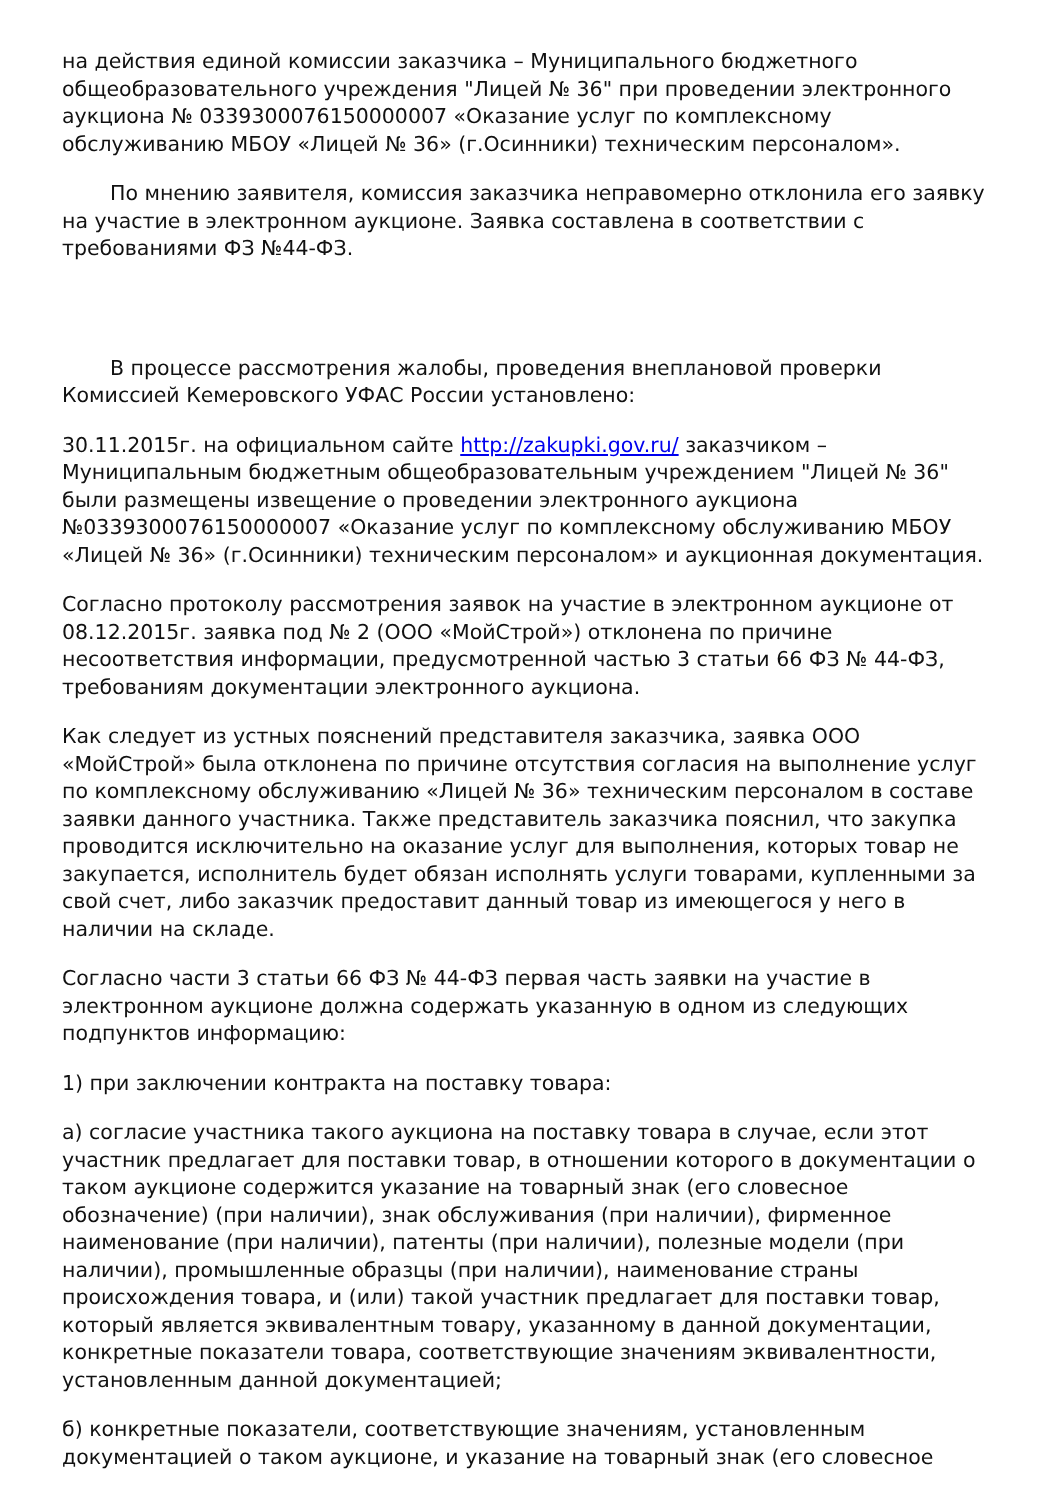на действия единой комиссии заказчика – Муниципального бюджетного общеобразовательного учреждения "Лицей № 36" при проведении электронного аукциона № 0339300076150000007 «Оказание услуг по комплексному обслуживанию МБОУ «Лицей № 36» (г.Осинники) техническим персоналом».
По мнению заявителя, комиссия заказчика неправомерно отклонила его заявку на участие в электронном аукционе. Заявка составлена в соответствии с требованиями ФЗ №44-ФЗ.
В процессе рассмотрения жалобы, проведения внеплановой проверки Комиссией Кемеровского УФАС России установлено:
30.11.2015г. на официальном сайте http://zakupki.gov.ru/ заказчиком – Муниципальным бюджетным общеобразовательным учреждением "Лицей № 36" были размещены извещение о проведении электронного аукциона №0339300076150000007 «Оказание услуг по комплексному обслуживанию МБОУ «Лицей № 36» (г.Осинники) техническим персоналом» и аукционная документация.
Согласно протоколу рассмотрения заявок на участие в электронном аукционе от 08.12.2015г. заявка под № 2 (ООО «МойСтрой») отклонена по причине несоответствия информации, предусмотренной частью 3 статьи 66 ФЗ № 44-ФЗ, требованиям документации электронного аукциона.
Как следует из устных пояснений представителя заказчика, заявка ООО «МойСтрой» была отклонена по причине отсутствия согласия на выполнение услуг по комплексному обслуживанию «Лицей № 36» техническим персоналом в составе заявки данного участника. Также представитель заказчика пояснил, что закупка проводится исключительно на оказание услуг для выполнения, которых товар не закупается, исполнитель будет обязан исполнять услуги товарами, купленными за свой счет, либо заказчик предоставит данный товар из имеющегося у него в наличии на складе.
Согласно части 3 статьи 66 ФЗ № 44-ФЗ первая часть заявки на участие в электронном аукционе должна содержать указанную в одном из следующих подпунктов информацию:
1) при заключении контракта на поставку товара:
а) согласие участника такого аукциона на поставку товара в случае, если этот участник предлагает для поставки товар, в отношении которого в документации о таком аукционе содержится указание на товарный знак (его словесное обозначение) (при наличии), знак обслуживания (при наличии), фирменное наименование (при наличии), патенты (при наличии), полезные модели (при наличии), промышленные образцы (при наличии), наименование страны происхождения товара, и (или) такой участник предлагает для поставки товар, который является эквивалентным товару, указанному в данной документации, конкретные показатели товара, соответствующие значениям эквивалентности, установленным данной документацией;
б) конкретные показатели, соответствующие значениям, установленным документацией о таком аукционе, и указание на товарный знак (его словесное